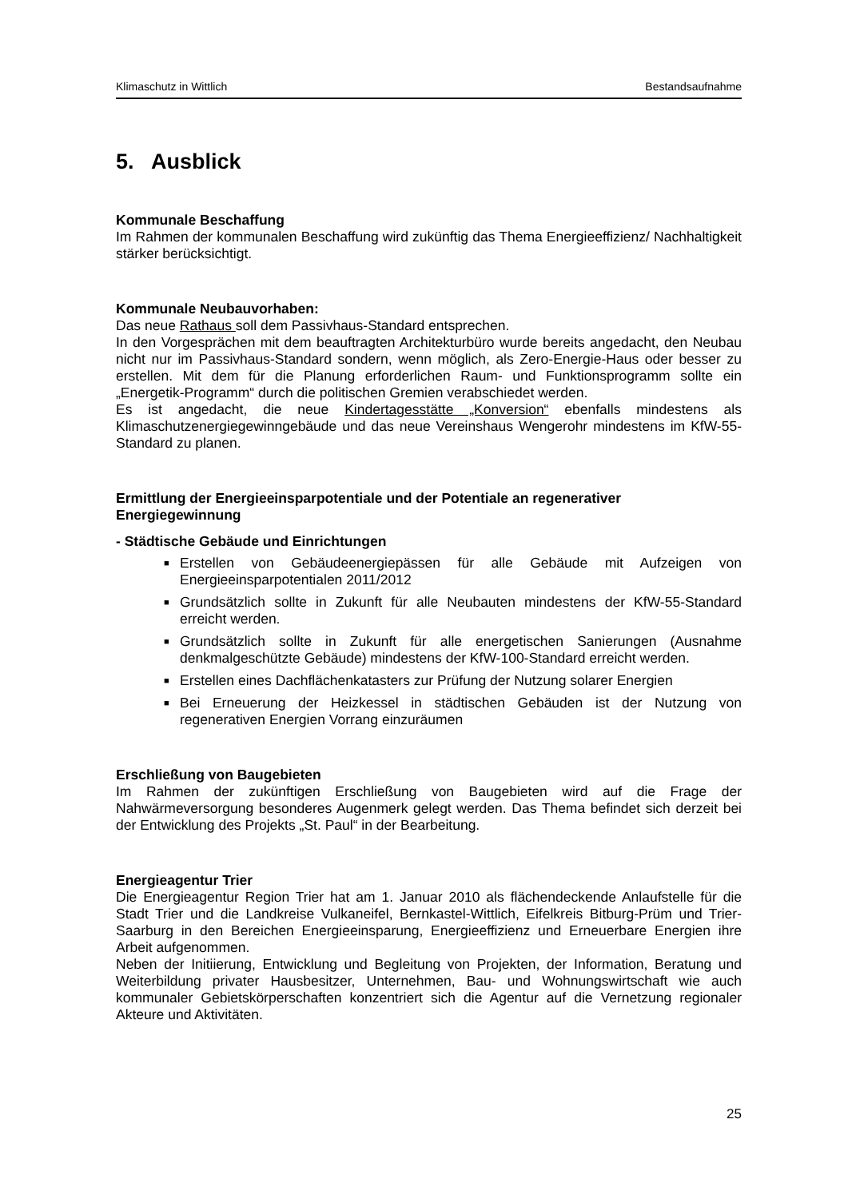Klimaschutz in Wittlich Bestandsaufnahme
5. Ausblick
Kommunale Beschaffung
Im Rahmen der kommunalen Beschaffung wird zukünftig das Thema Energieeffizienz/ Nachhaltigkeit stärker berücksichtigt.
Kommunale Neubauvorhaben:
Das neue Rathaus soll dem Passivhaus-Standard entsprechen.
In den Vorgesprächen mit dem beauftragten Architekturbüro wurde bereits angedacht, den Neubau nicht nur im Passivhaus-Standard sondern, wenn möglich, als Zero-Energie-Haus oder besser zu erstellen. Mit dem für die Planung erforderlichen Raum- und Funktionsprogramm sollte ein „Energetik-Programm“ durch die politischen Gremien verabschiedet werden.
Es ist angedacht, die neue Kindertagesstätte „Konversion“ ebenfalls mindestens als Klimaschutzenergiegewinngebäude und das neue Vereinshaus Wengerohr mindestens im KfW-55-Standard zu planen.
Ermittlung der Energieeinsparpotentiale und der Potentiale an regenerativer Energiegewinnung
- Städtische Gebäude und Einrichtungen
■ Erstellen von Gebäudeenergiepässen für alle Gebäude mit Aufzeigen von Energieeinsparpotentialen 2011/2012
■ Grundsätzlich sollte in Zukunft für alle Neubauten mindestens der KfW-55-Standard erreicht werden.
■ Grundsätzlich sollte in Zukunft für alle energetischen Sanierungen (Ausnahme denkmalgeschützte Gebäude) mindestens der KfW-100-Standard erreicht werden.
■ Erstellen eines Dachflächenkatasters zur Prüfung der Nutzung solarer Energien
■ Bei Erneuerung der Heizkessel in städtischen Gebäuden ist der Nutzung von regenerativen Energien Vorrang einzuräumen
Erschließung von Baugebieten
Im Rahmen der zukünftigen Erschließung von Baugebieten wird auf die Frage der Nahwärmeversorgung besonderes Augenmerk gelegt werden. Das Thema befindet sich derzeit bei der Entwicklung des Projekts „St. Paul“ in der Bearbeitung.
Energieagentur Trier
Die Energieagentur Region Trier hat am 1. Januar 2010 als flächendeckende Anlaufstelle für die Stadt Trier und die Landkreise Vulkaneifel, Bernkastel-Wittlich, Eifelkreis Bitburg-Prüm und Trier-Saarburg in den Bereichen Energieeinsparung, Energieeffizienz und Erneuerbare Energien ihre Arbeit aufgenommen.
Neben der Initiierung, Entwicklung und Begleitung von Projekten, der Information, Beratung und Weiterbildung privater Hausbesitzer, Unternehmen, Bau- und Wohnungswirtschaft wie auch kommunaler Gebietskörperschaften konzentriert sich die Agentur auf die Vernetzung regionaler Akteure und Aktivitäten.
25